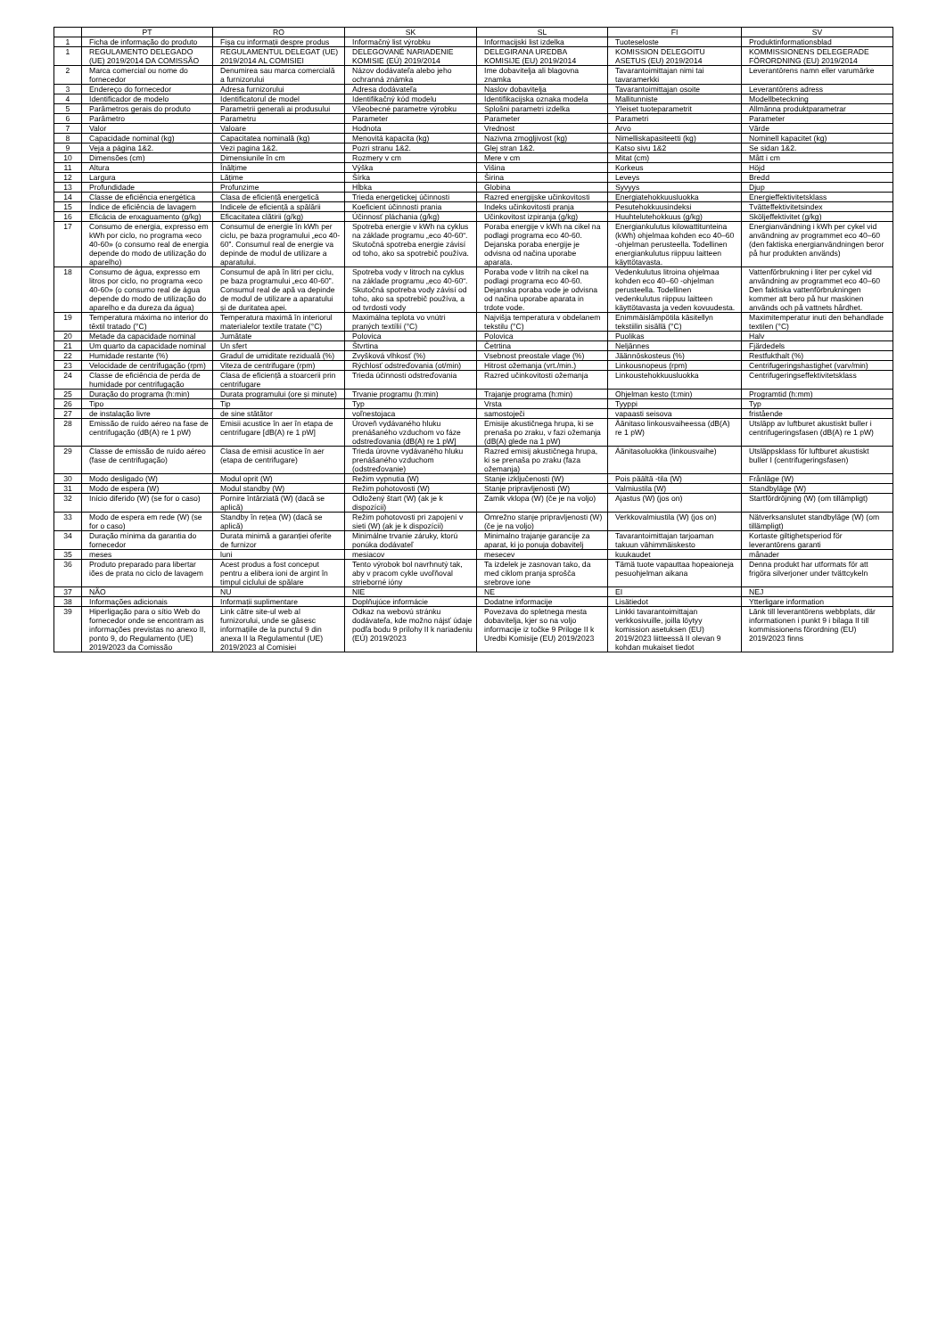| | PT | RO | SK | SL | FI | SV |
| --- | --- | --- | --- | --- | --- | --- |
| 1 | Ficha de informação do produto | Fișa cu informații despre produs | Informačný list výrobku | Informacijski list izdelka | Tuoteseloste | Produktinformationsblad |
| 1 | REGULAMENTO DELEGADO (UE) 2019/2014 DA COMISSÃO | REGULAMENTUL DELEGAT (UE) 2019/2014 AL COMISIEI | DELEGOVANÉ NARIADENIE KOMISIE (EÚ) 2019/2014 | DELEGIRANA UREDBA KOMISIJE (EU) 2019/2014 | KOMISSION DELEGOITU ASETUS (EU) 2019/2014 | KOMMISSIONENS DELEGERADE FÖRORDNING (EU) 2019/2014 |
| 2 | Marca comercial ou nome do fornecedor | Denumirea sau marca comercială a furnizorului | Názov dodávateľa alebo jeho ochranná známka | Ime dobavitelja ali blagovna znamka | Tavarantoimittajan nimi tai tavaramerkki | Leverantörens namn eller varumärke |
| 3 | Endereço do fornecedor | Adresa furnizorului | Adresa dodávateľa | Naslov dobavitelja | Tavarantoimittajan osoite | Leverantörens adress |
| 4 | Identificador de modelo | Identificatorul de model | Identifikačný kód modelu | Identifikacijska oznaka modela | Mallitunniste | Modellbeteckning |
| 5 | Parâmetros gerais do produto | Parametrii generali ai produsului | Všeobecné parametre výrobku | Splošni parametri izdelka | Yleiset tuoteparametrit | Allmänna produktparametrar |
| 6 | Parâmetro | Parametru | Parameter | Parameter | Parametri | Parameter |
| 7 | Valor | Valoare | Hodnota | Vrednost | Arvo | Värde |
| 8 | Capacidade nominal (kg) | Capacitatea nominală (kg) | Menovitá kapacita (kg) | Nazivna zmogljivost (kg) | Nimelliskapasiteetti (kg) | Nominell kapacitet (kg) |
| 9 | Veja a página 1&2. | Vezi pagina 1&2. | Pozri stranu 1&2. | Glej stran 1&2. | Katso sivu 1&2 | Se sidan 1&2. |
| 10 | Dimensões (cm) | Dimensiunile în cm | Rozmery v cm | Mere v cm | Mitat (cm) | Mått i cm |
| 11 | Altura | Înălțime | Výška | Višina | Korkeus | Höjd |
| 12 | Largura | Lățime | Šírka | Širina | Leveys | Bredd |
| 13 | Profundidade | Profunzime | Hĺbka | Globina | Syvyys | Djup |
| 14 | Classe de eficiência energética | Clasa de eficiență energetică | Trieda energetickej účinnosti | Razred energijske učinkovitosti | Energiatehokkuusluokka | Energieffektivitetsklass |
| 15 | Índice de eficiência de lavagem | Indicele de eficiență a spălării | Koeficient účinnosti prania | Indeks učinkovitosti pranja | Pesutehokkuusindeksi | Tvätteffektivitetsindex |
| 16 | Eficácia de enxaguamento (g/kg) | Eficacitatea clătirii (g/kg) | Účinnosť pláchania (g/kg) | Učinkovitost izpiranja (g/kg) | Huuhtelutehokkuus (g/kg) | Sköljeffektivitet (g/kg) |
| 17 | Consumo de energia, expresso em kWh por ciclo, no programa «eco 40-60» (o consumo real de energia depende do modo de utilização do aparelho) | Consumul de energie în kWh per ciclu, pe baza programului „eco 40-60”. Consumul real de energie va depinde de modul de utilizare a aparatului. | Spotreba energie v kWh na cyklus na základe programu „eco 40-60“. Skutočná spotreba energie závisí od toho, ako sa spotrebič používa. | Poraba energije v kWh na cikel na podlagi programa eco 40-60. Dejanska poraba energije je odvisna od načina uporabe aparata. | Energiankulutus kilowattitunteina (kWh) ohjelmaa kohden eco 40–60 -ohjelman perusteella. Todellinen energiankulutus riippuu laitteen käyttötavasta. | Energianvändning i kWh per cykel vid användning av programmet eco 40–60 (den faktiska energianvändningen beror på hur produkten används) |
| 18 | Consumo de água, expresso em litros por ciclo, no programa «eco 40-60» (o consumo real de água depende do modo de utilização do aparelho e da dureza da água) | Consumul de apă în litri per ciclu, pe baza programului „eco 40-60”. Consumul real de apă va depinde de modul de utilizare a aparatului și de duritatea apei. | Spotreba vody v litroch na cyklus na základe programu „eco 40-60“. Skutočná spotreba vody závisí od toho, ako sa spotrebič používa, a od tvrdosti vody | Poraba vode v litrih na cikel na podlagi programa eco 40-60. Dejanska poraba vode je odvisna od načina uporabe aparata in trdote vode. | Vedenkulutus litroina ohjelmaa kohden eco 40–60 -ohjelman perusteella. Todellinen vedenkulutus riippuu laitteen käyttötavasta ja veden kovuudesta. | Vattenförbrukning i liter per cykel vid användning av programmet eco 40–60 Den faktiska vattenförbrukningen kommer att bero på hur maskinen används och på vattnets hårdhet. |
| 19 | Temperatura máxima no interior do têxtil tratado (°C) | Temperatura maximă în interiorul materialelor textile tratate (°C) | Maximálna teplota vo vnútri praných textílií (°C) | Najvišja temperatura v obdelanem tekstilu (°C) | Enimmäislämpötila käsitellyn tekstiilin sisällä (°C) | Maximitemperatur inuti den behandlade textilen (°C) |
| 20 | Metade da capacidade nominal | Jumătate | Polovica | Polovica | Puolikas | Halv |
| 21 | Um quarto da capacidade nominal | Un sfert | Štvrtina | Četrtina | Neljännes | Fjärdedels |
| 22 | Humidade restante (%) | Gradul de umiditate reziduală (%) | Zvyšková vlhkosť (%) | Vsebnost preostale vlage (%) | Jäännöskosteus (%) | Restfukthalt (%) |
| 23 | Velocidade de centrifugação (rpm) | Viteza de centrifugare (rpm) | Rýchlosť odstreďovania (ot/min) | Hitrost ožemanja (vrt./min.) | Linkousnopeus (rpm) | Centrifugeringshastighet (varv/min) |
| 24 | Classe de eficiência de perda de humidade por centrifugação | Clasa de eficiență a stoarcerii prin centrifugare | Trieda účinnosti odstreďovania | Razred učinkovitosti ožemanja | Linkoustehokkuusluokka | Centrifugeringseffektivitetsklass |
| 25 | Duração do programa (h:min) | Durata programului (ore și minute) | Trvanie programu (h:min) | Trajanje programa (h:min) | Ohjelman kesto (t:min) | Programtid (h:mm) |
| 26 | Tipo | Tip | Typ | Vrsta | Tyyppi | Typ |
| 27 | de instalação livre | de sine stătător | voľnestojaca | samostoječi | vapaasti seisova | fristående |
| 28 | Emissão de ruído aéreo na fase de centrifugação (dB(A) re 1 pW) | Emisii acustice în aer în etapa de centrifugare [dB(A) re 1 pW] | Úroveň vydávaného hluku prenášaného vzduchom vo fáze odstreďovania (dB(A) re 1 pW] | Emisije akustičnega hrupa, ki se prenaša po zraku, v fazi ožemanja (dB(A) glede na 1 pW) | Äänitaso linkousvaiheessa (dB(A) re 1 pW) | Utsläpp av luftburet akustiskt buller i centrifugeringsfasen (dB(A) re 1 pW) |
| 29 | Classe de emissão de ruído aéreo (fase de centrifugação) | Clasa de emisii acustice în aer (etapa de centrifugare) | Trieda úrovne vydávaného hluku prenášaného vzduchom (odstreďovanie) | Razred emisij akustičnega hrupa, ki se prenaša po zraku (faza ožemanja) | Äänitasoluokka (linkousvaihe) | Utsläppsklass för luftburet akustiskt buller I (centrifugeringsfasen) |
| 30 | Modo desligado (W) | Modul oprit (W) | Režim vypnutia (W) | Stanje izključenosti (W) | Pois päältä -tila (W) | Frånläge (W) |
| 31 | Modo de espera (W) | Modul standby (W) | Režim pohotovosti (W) | Stanje pripravljenosti (W) | Valmiustila (W) | Standbyläge (W) |
| 32 | Início diferido (W) (se for o caso) | Pornire întârziată (W) (dacă se aplică) | Odložený štart (W) (ak je k dispozícii) | Zamik vklopa (W) (če je na voljo) | Ajastus (W) (jos on) | Startfördröjning (W) (om tillämpligt) |
| 33 | Modo de espera em rede (W) (se for o caso) | Standby în rețea (W) (dacă se aplică) | Režim pohotovosti pri zapojení v sieti (W) (ak je k dispozícii) | Omrežno stanje pripravljenosti (W) (če je na voljo) | Verkkovalmiustila (W) (jos on) | Nätverksanslutet standbyläge (W) (om tillämpligt) |
| 34 | Duração mínima da garantia do fornecedor | Durata minimă a garanției oferite de furnizor | Minimálne trvanie záruky, ktorú ponúka dodávateľ | Minimalno trajanje garancije za aparat, ki jo ponuja dobavitelj | Tavarantoimittajan tarjoaman takuun vähimmäiskesto | Kortaste giltighetsperiod för leverantörens garanti |
| 35 | meses | luni | mesiacov | mesecev | kuukaudet | månader |
| 36 | Produto preparado para libertar iões de prata no ciclo de lavagem | Acest produs a fost conceput pentru a elibera ioni de argint în timpul ciclului de spălare | Tento výrobok bol navrhnutý tak, aby v pracom cykle uvoľňoval strieborné ióny | Ta izdelek je zasnovan tako, da med ciklom pranja sprošča srebrove ione | Tämä tuote vapauttaa hopeaioneja pesuohjelman aikana | Denna produkt har utformats för att frigöra silverjoner under tvättcykeln |
| 37 | NÃO | NU | NIE | NE | EI | NEJ |
| 38 | Informações adicionais | Informații suplimentare | Doplňujúce informácie | Dodatne informacije | Lisätiedot | Ytterligare information |
| 39 | Hiperligação para o sítio Web do fornecedor onde se encontram as informações previstas no anexo II, ponto 9, do Regulamento (UE) 2019/2023 da Comissão | Link către site-ul web al furnizorului, unde se găsesc informațiile de la punctul 9 din anexa II la Regulamentul (UE) 2019/2023 al Comisiei | Odkaz na webovú stránku dodávateľa, kde možno nájsť údaje podľa bodu 9 prílohy II k nariadeniu (EÚ) 2019/2023 | Povezava do spletnega mesta dobavitelja, kjer so na voljo informacije iz točke 9 Priloge II k Uredbi Komisije (EU) 2019/2023 | Linkki tavarantoimittajan verkkosivuille, joilla löytyy komission asetuksen (EU) 2019/2023 liitteessä II olevan 9 kohdan mukaiset tiedot | Länk till leverantörens webbplats, där informationen i punkt 9 i bilaga II till kommissionens förordning (EU) 2019/2023 finns |